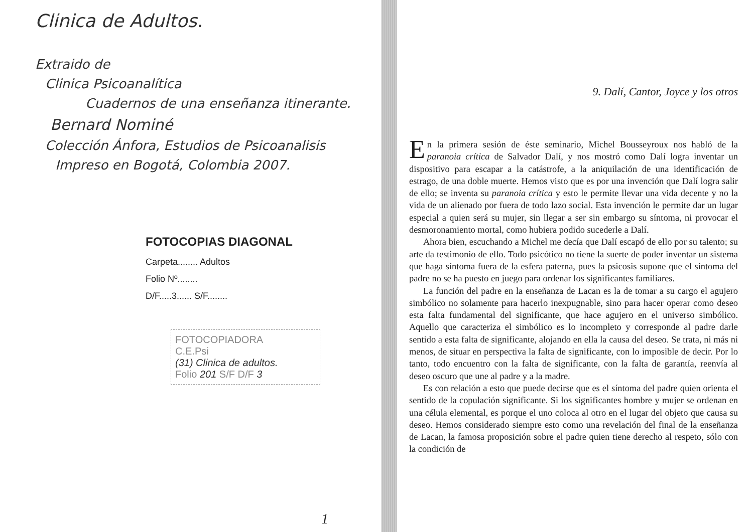Clinica de Adultos.
Extraido de
Clinica Psicoanalítica
Cuadernos de una enseñanza itinerante.
Bernard Nominé
Colección Ánfora, Estudios de Psicoanalisis
Impreso en Bogotá, Colombia 2007.
FOTOCOPIAS DIAGONAL
Carpeta........ Adultos
Folio Nº........
D/F.....3...... S/F........
FOTOCOPIADORA
C.E.Psi
(31) Clinica de adultos.
Folio 201 S/F D/F 3
1
9. Dalí, Cantor, Joyce y los otros
En la primera sesión de éste seminario, Michel Bousseyroux nos habló de la paranoia crítica de Salvador Dalí, y nos mostró como Dalí logra inventar un dispositivo para escapar a la catástrofe, a la aniquilación de una identificación de estrago, de una doble muerte. Hemos visto que es por una invención que Dalí logra salir de ello; se inventa su paranoia crítica y esto le permite llevar una vida decente y no la vida de un alienado por fuera de todo lazo social. Esta invención le permite dar un lugar especial a quien será su mujer, sin llegar a ser sin embargo su síntoma, ni provocar el desmoronamiento mortal, como hubiera podido sucederle a Dalí.
Ahora bien, escuchando a Michel me decía que Dalí escapó de ello por su talento; su arte da testimonio de ello. Todo psicótico no tiene la suerte de poder inventar un sistema que haga síntoma fuera de la esfera paterna, pues la psicosis supone que el síntoma del padre no se ha puesto en juego para ordenar los significantes familiares.
La función del padre en la enseñanza de Lacan es la de tomar a su cargo el agujero simbólico no solamente para hacerlo inexpugnable, sino para hacer operar como deseo esta falta fundamental del significante, que hace agujero en el universo simbólico. Aquello que caracteriza el simbólico es lo incompleto y corresponde al padre darle sentido a esta falta de significante, alojando en ella la causa del deseo. Se trata, ni más ni menos, de situar en perspectiva la falta de significante, con lo imposible de decir. Por lo tanto, todo encuentro con la falta de significante, con la falta de garantía, reenvía al deseo oscuro que une al padre y a la madre.
Es con relación a esto que puede decirse que es el síntoma del padre quien orienta el sentido de la copulación significante. Si los significantes hombre y mujer se ordenan en una célula elemental, es porque el uno coloca al otro en el lugar del objeto que causa su deseo. Hemos considerado siempre esto como una revelación del final de la enseñanza de Lacan, la famosa proposición sobre el padre quien tiene derecho al respeto, sólo con la condición de